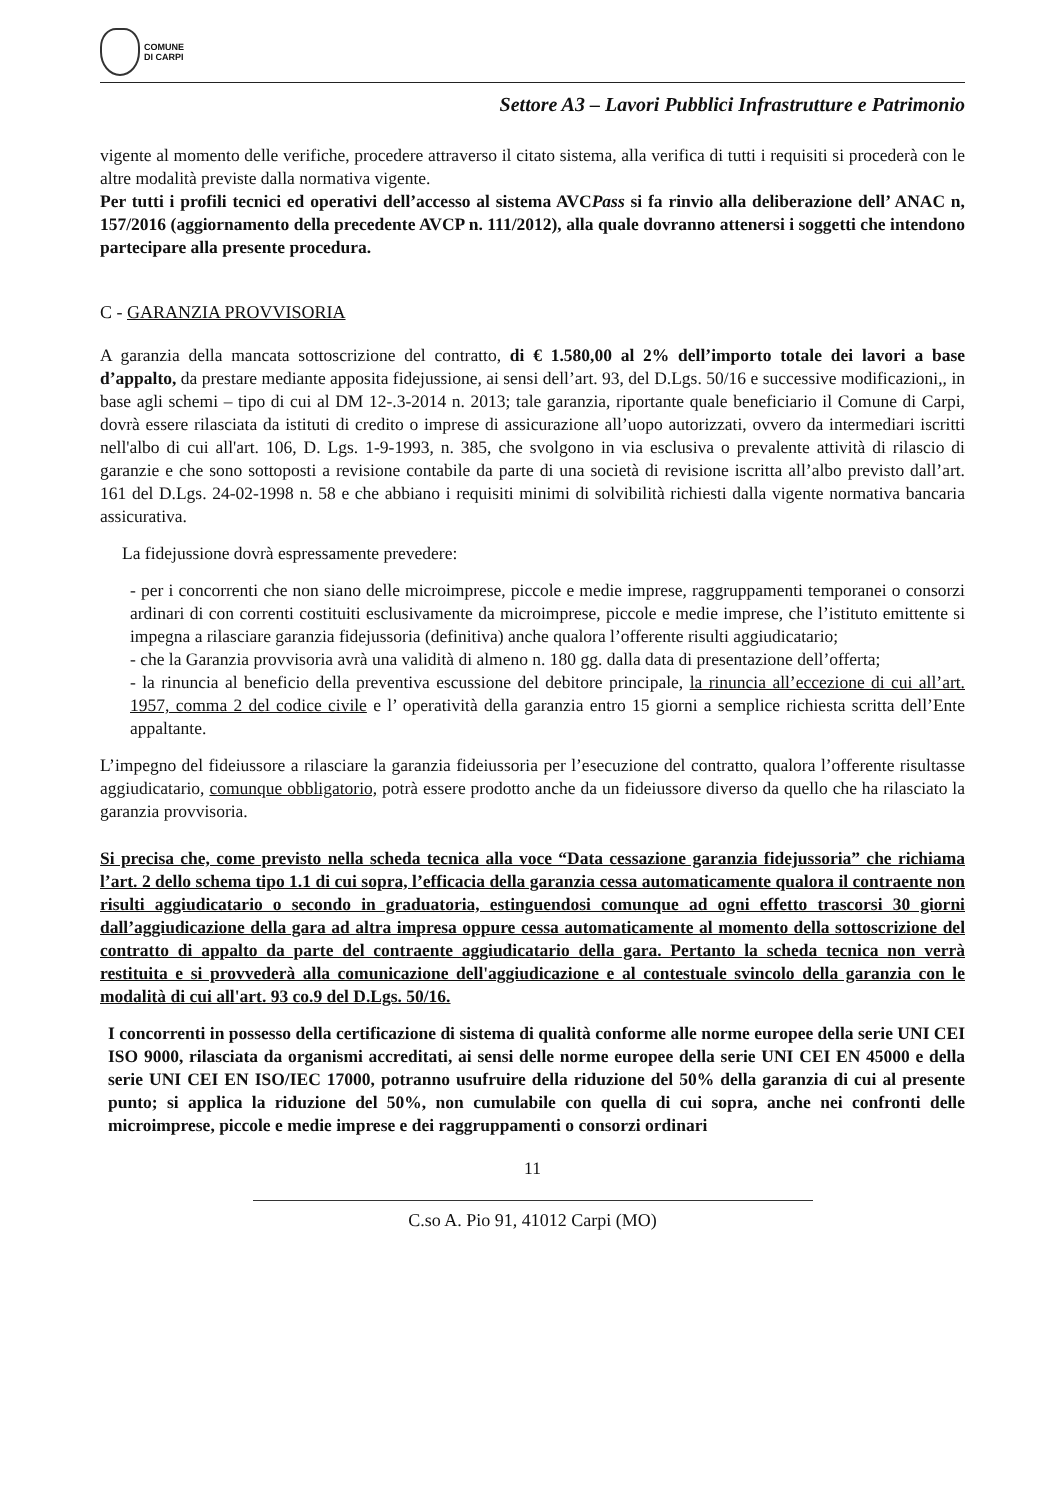COMUNE
DI CARPI
Settore A3 – Lavori Pubblici Infrastrutture e Patrimonio
vigente al momento delle verifiche, procedere attraverso il citato sistema, alla verifica di tutti i requisiti si procederà con le altre modalità previste dalla normativa vigente.
Per tutti i profili tecnici ed operativi dell’accesso al sistema AVCPass si fa rinvio alla deliberazione dell’ ANAC n, 157/2016 (aggiornamento della precedente AVCP n. 111/2012), alla quale dovranno attenersi i soggetti che intendono partecipare alla presente procedura.
C - GARANZIA PROVVISORIA
A garanzia della mancata sottoscrizione del contratto, di € 1.580,00 al 2% dell’importo totale dei lavori a base d’appalto, da prestare mediante apposita fidejussione, ai sensi dell’art. 93, del D.Lgs. 50/16 e successive modificazioni,, in base agli schemi – tipo di cui al DM 12-.3-2014 n. 2013; tale garanzia, riportante quale beneficiario il Comune di Carpi, dovrà essere rilasciata da istituti di credito o imprese di assicurazione all’uopo autorizzati, ovvero da intermediari iscritti nell'albo di cui all'art. 106, D. Lgs. 1-9-1993, n. 385, che svolgono in via esclusiva o prevalente attività di rilascio di garanzie e che sono sottoposti a revisione contabile da parte di una società di revisione iscritta all’albo previsto dall’art. 161 del D.Lgs. 24-02-1998 n. 58 e che abbiano i requisiti minimi di solvibilità richiesti dalla vigente normativa bancaria assicurativa.
La fidejussione dovrà espressamente prevedere:
- per i concorrenti che non siano delle microimprese, piccole e medie imprese, raggruppamenti temporanei o consorzi ardinari di con correnti costituiti esclusivamente da microimprese, piccole e medie imprese, che l’istituto emittente si impegna a rilasciare garanzia fidejussoria (definitiva) anche qualora l’offerente risulti aggiudicatario;
- che la Garanzia provvisoria avrà una validità di almeno n. 180 gg. dalla data di presentazione dell’offerta;
- la rinuncia al beneficio della preventiva escussione del debitore principale, la rinuncia all’eccezione di cui all’art. 1957, comma 2 del codice civile e l’ operatività della garanzia entro 15 giorni a semplice richiesta scritta dell’Ente appaltante.
L’impegno del fideiussore a rilasciare la garanzia fideiussoria per l’esecuzione del contratto, qualora l’offerente risultasse aggiudicatario, comunque obbligatorio, potrà essere prodotto anche da un fideiussore diverso da quello che ha rilasciato la garanzia provvisoria.
Si precisa che, come previsto nella scheda tecnica alla voce “Data cessazione garanzia fidejussoria” che richiama l’art. 2 dello schema tipo 1.1 di cui sopra, l’efficacia della garanzia cessa automaticamente qualora il contraente non risulti aggiudicatario o secondo in graduatoria, estinguendosi comunque ad ogni effetto trascorsi 30 giorni dall’aggiudicazione della gara ad altra impresa oppure cessa automaticamente al momento della sottoscrizione del contratto di appalto da parte del contraente aggiudicatario della gara. Pertanto la scheda tecnica non verrà restituita e si provvederà alla comunicazione dell'aggiudicazione e al contestuale svincolo della garanzia con le modalità di cui all'art. 93 co.9 del D.Lgs. 50/16.
I concorrenti in possesso della certificazione di sistema di qualità conforme alle norme europee della serie UNI CEI ISO 9000, rilasciata da organismi accreditati, ai sensi delle norme europee della serie UNI CEI EN 45000 e della serie UNI CEI EN ISO/IEC 17000, potranno usufruire della riduzione del 50% della garanzia di cui al presente punto; si applica la riduzione del 50%, non cumulabile con quella di cui sopra, anche nei confronti delle microimprese, piccole e medie imprese e dei raggruppamenti o consorzi ordinari
11
C.so A. Pio 91, 41012 Carpi (MO)